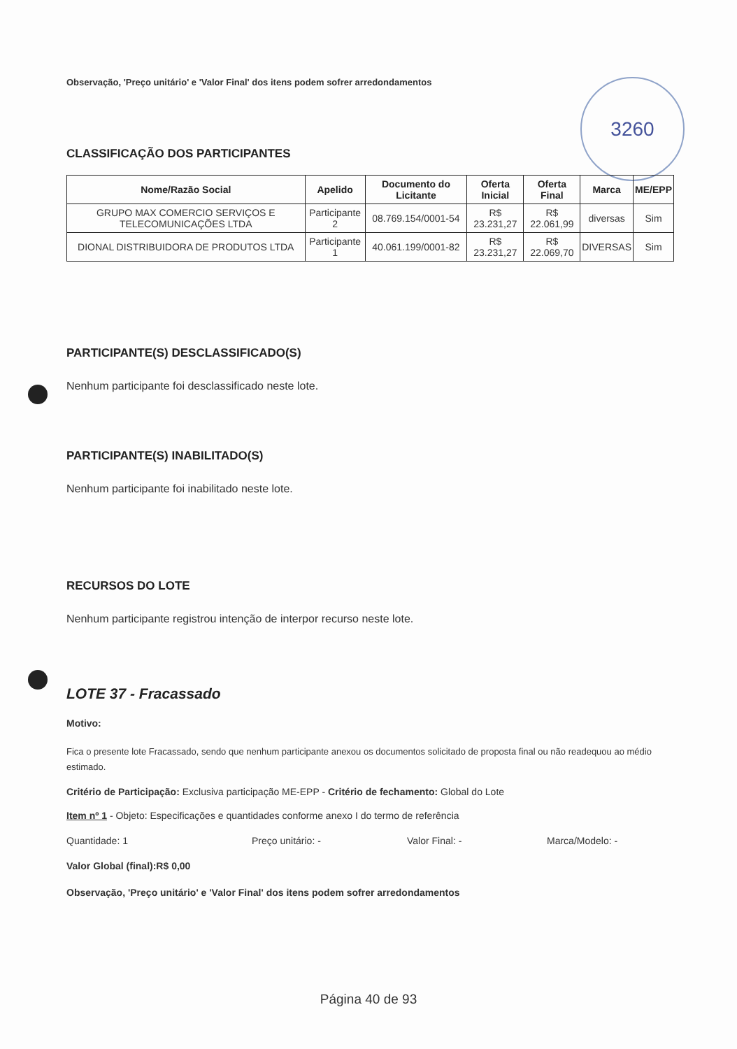3260
Observação, 'Preço unitário' e 'Valor Final' dos itens podem sofrer arredondamentos
CLASSIFICAÇÃO DOS PARTICIPANTES
| Nome/Razão Social | Apelido | Documento do Licitante | Oferta Inicial | Oferta Final | Marca | ME/EPP |
| --- | --- | --- | --- | --- | --- | --- |
| GRUPO MAX COMERCIO SERVIÇOS E TELECOMUNICAÇÕES LTDA | Participante 2 | 08.769.154/0001-54 | R$ 23.231,27 | R$ 22.061,99 | diversas | Sim |
| DIONAL DISTRIBUIDORA DE PRODUTOS LTDA | Participante 1 | 40.061.199/0001-82 | R$ 23.231,27 | R$ 22.069,70 | DIVERSAS | Sim |
PARTICIPANTE(S) DESCLASSIFICADO(S)
Nenhum participante foi desclassificado neste lote.
PARTICIPANTE(S) INABILITADO(S)
Nenhum participante foi inabilitado neste lote.
RECURSOS DO LOTE
Nenhum participante registrou intenção de interpor recurso neste lote.
LOTE 37 - Fracassado
Motivo:
Fica o presente lote Fracassado, sendo que nenhum participante anexou os documentos solicitado de proposta final ou não readequou ao médio estimado.
Critério de Participação: Exclusiva participação ME-EPP - Critério de fechamento: Global do Lote
Item nº 1 - Objeto: Especificações e quantidades conforme anexo I do termo de referência
Quantidade: 1 Preço unitário: - Valor Final: - Marca/Modelo: -
Valor Global (final):R$ 0,00
Observação, 'Preço unitário' e 'Valor Final' dos itens podem sofrer arredondamentos
Página 40 de 93